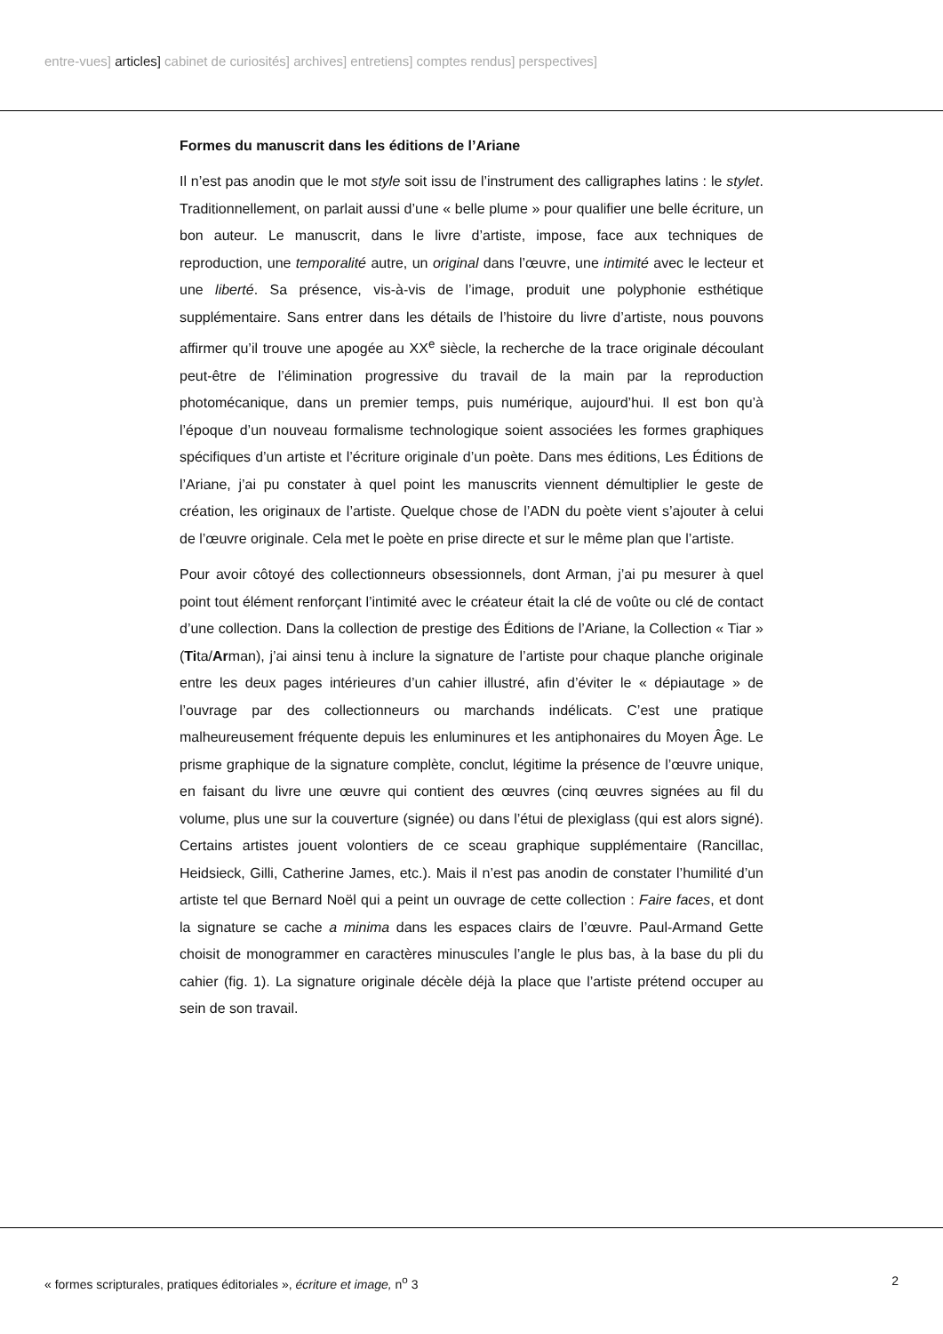entre-vues] articles] cabinet de curiosités] archives] entretiens] comptes rendus] perspectives]
Formes du manuscrit dans les éditions de l’Ariane
Il n’est pas anodin que le mot style soit issu de l’instrument des calligraphes latins : le stylet. Traditionnellement, on parlait aussi d’une « belle plume » pour qualifier une belle écriture, un bon auteur. Le manuscrit, dans le livre d’artiste, impose, face aux techniques de reproduction, une temporalité autre, un original dans l’œuvre, une intimité avec le lecteur et une liberté. Sa présence, vis-à-vis de l’image, produit une polyphonie esthétique supplémentaire. Sans entrer dans les détails de l’histoire du livre d’artiste, nous pouvons affirmer qu’il trouve une apogée au XX<sup>e</sup> siècle, la recherche de la trace originale découlant peut-être de l’élimination progressive du travail de la main par la reproduction photomécanique, dans un premier temps, puis numérique, aujourd’hui. Il est bon qu’à l’époque d’un nouveau formalisme technologique soient associées les formes graphiques spécifiques d’un artiste et l’écriture originale d’un poète. Dans mes éditions, Les Éditions de l’Ariane, j’ai pu constater à quel point les manuscrits viennent démultiplier le geste de création, les originaux de l’artiste. Quelque chose de l’ADN du poète vient s’ajouter à celui de l’œuvre originale. Cela met le poète en prise directe et sur le même plan que l’artiste.
Pour avoir côtoyé des collectionneurs obsessionnels, dont Arman, j’ai pu mesurer à quel point tout élément renforçant l’intimité avec le créateur était la clé de voûte ou clé de contact d’une collection. Dans la collection de prestige des Éditions de l’Ariane, la Collection « Tiar » (Tita/Arman), j’ai ainsi tenu à inclure la signature de l’artiste pour chaque planche originale entre les deux pages intérieures d’un cahier illustré, afin d’éviter le « dépiautage » de l’ouvrage par des collectionneurs ou marchands indélicats. C’est une pratique malheureusement fréquente depuis les enluminures et les antiphonaires du Moyen Âge. Le prisme graphique de la signature complète, conclut, légitime la présence de l’œuvre unique, en faisant du livre une œuvre qui contient des œuvres (cinq œuvres signées au fil du volume, plus une sur la couverture (signée) ou dans l’étui de plexiglass (qui est alors signé). Certains artistes jouent volontiers de ce sceau graphique supplémentaire (Rancillac, Heidsieck, Gilli, Catherine James, etc.). Mais il n’est pas anodin de constater l’humilité d’un artiste tel que Bernard Noël qui a peint un ouvrage de cette collection : Faire faces, et dont la signature se cache a minima dans les espaces clairs de l’œuvre. Paul-Armand Gette choisit de monogrammer en caractères minuscules l’angle le plus bas, à la base du pli du cahier (fig. 1). La signature originale décèle déjà la place que l’artiste prétend occuper au sein de son travail.
« formes scripturales, pratiques éditoriales », écriture et image, n<sup>o</sup> 3 2